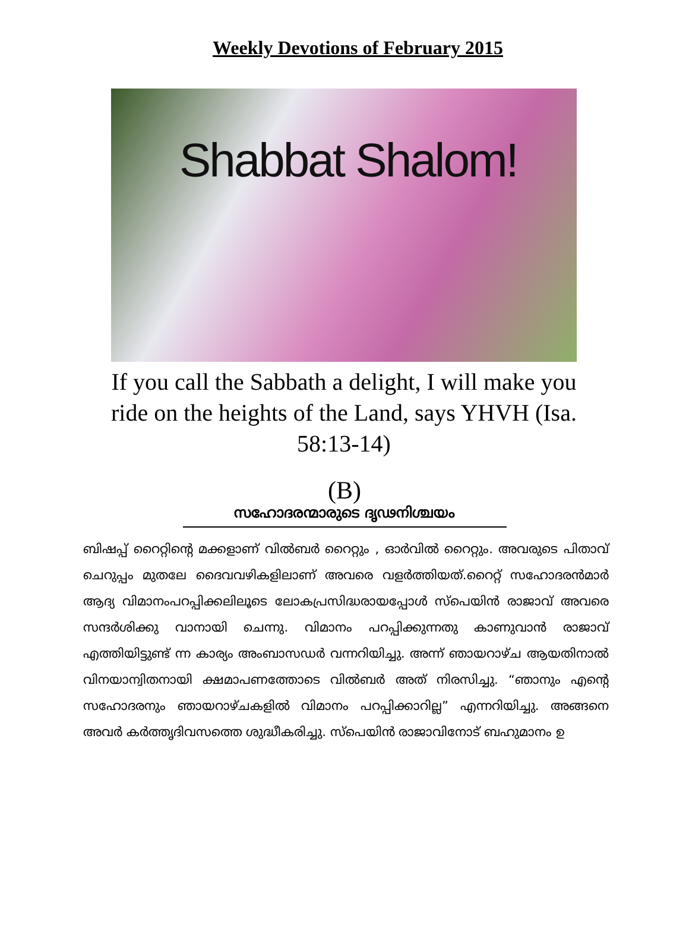Weekly Devotions of February 2015
Shabbat Shalom!
If you call the Sabbath a delight, I will make you ride on the heights of the Land, says YHVH (Isa. 58:13-14)
(B)
സഹോദരന്മാരുടെ ദൃഢനിശ്ചയം
ബിഷപ്പ് റൈറ്റിന്റെ മക്കളാണ് വിൽബർ റൈറ്റും , ഓർവിൽ റൈറ്റും. അവരുടെ പിതാവ് ചെറുപ്പം മുതലേ ദൈവവഴികളിലാണ് അവരെ വളർത്തിയത്.റൈറ്റ് സഹോദരൻമാർ ആദ്യ വിമാനംപറപ്പിക്കലിലൂടെ ലോകപ്രസിദ്ധരായപ്പോൾ സ്പെയിൻ രാജാവ് അവരെ സന്ദർശിക്കു വാനായി ചെന്നു. വിമാനം പറപ്പിക്കുന്നതു കാണുവാൻ രാജാവ് എത്തിയിട്ടുണ്ട് ന്ന കാര്യം അംബാസഡർ വന്നറിയിച്ചു. അന്ന് ഞായറാഴ്ച ആയതിനാൽ വിനയാന്വിതനായി ക്ഷമാപണത്തോടെ വിൽബർ അത് നിരസിച്ചു. “ഞാനും എന്റെ സഹോദരനും ഞായറാഴ്ചകളിൽ വിമാനം പറപ്പിക്കാറില്ല” എന്നറിയിച്ചു. അങ്ങനെ അവർ കർത്തൃദിവസത്തെ ശുദ്ധീകരിച്ചു. സ്പെയിൻ രാജാവിനോട് ബഹുമാനം ഉ